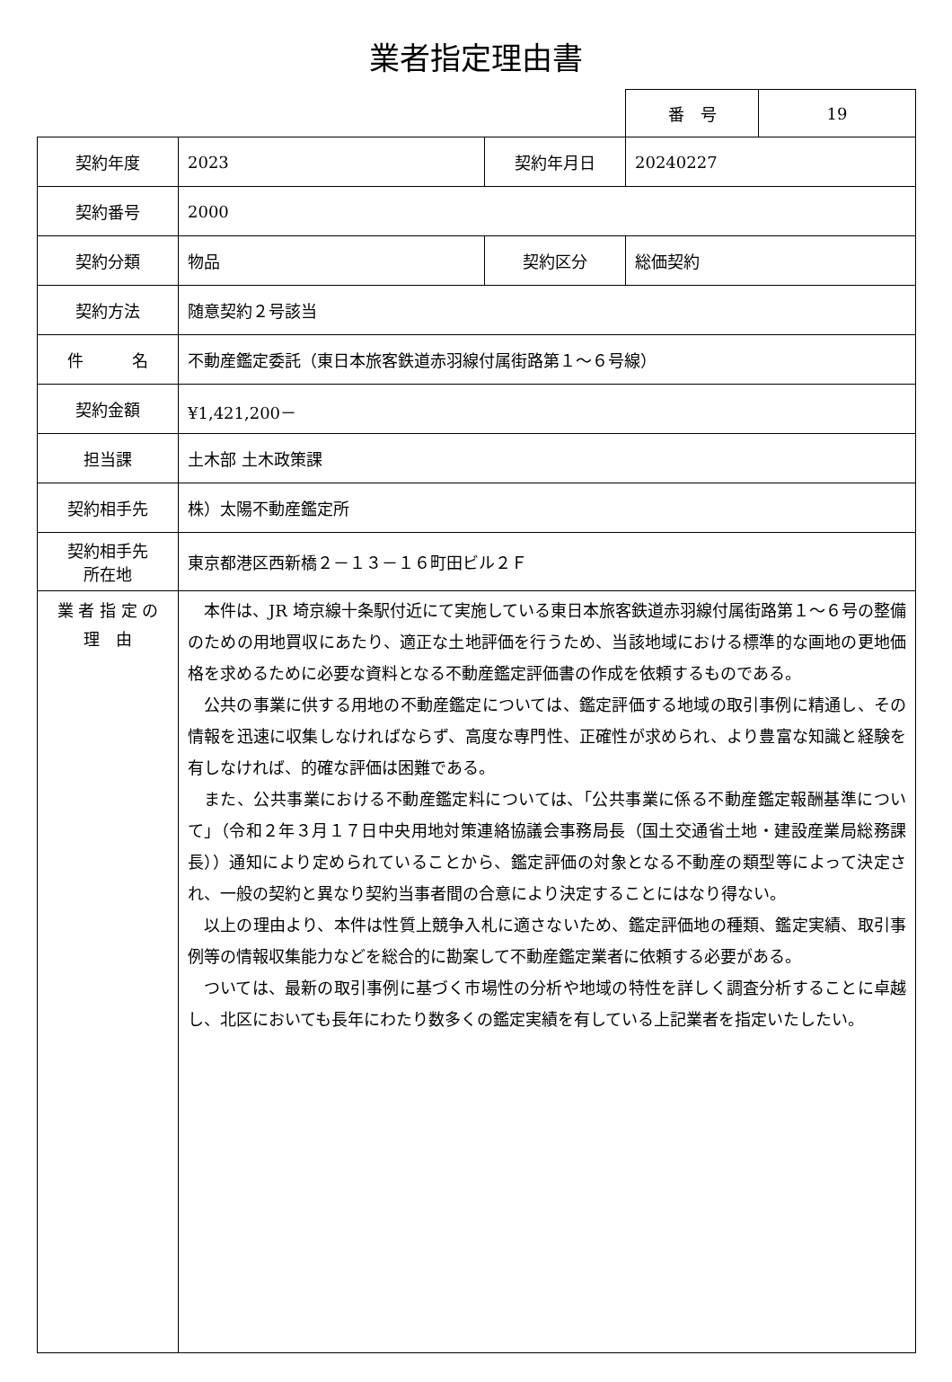業者指定理由書
| 番 号 | 19 |
| 契約年度 | 2023 | 契約年月日 | 20240227 |
| 契約番号 | 2000 | | |
| 契約分類 | 物品 | 契約区分 | 総価契約 |
| 契約方法 | 随意契約２号該当 | | |
| 件 名 | 不動産鑑定委託（東日本旅客鉄道赤羽線付属街路第１～６号線） | | |
| 契約金額 | ¥1,421,200－ | | |
| 担当課 | 土木部 土木政策課 | | |
| 契約相手先 | 株）太陽不動産鑑定所 | | |
| 契約相手先 所在地 | 東京都港区西新橋２－１３－１６町田ビル２Ｆ | | |
| 業 者 指 定 の 理 由 | 本件は、JR 埼京線十条駅付近にて実施している東日本旅客鉄道赤羽線付属街路第１～６号の整備のための用地買収にあたり、適正な土地評価を行うため、当該地域における標準的な画地の更地価格を求めるために必要な資料となる不動産鑑定評価書の作成を依頼するものである。 公共の事業に供する用地の不動産鑑定については、鑑定評価する地域の取引事例に精通し、その情報を迅速に収集しなければならず、高度な専門性、正確性が求められ、より豊富な知識と経験を有しなければ、的確な評価は困難である。 また、公共事業における不動産鑑定料については、「公共事業に係る不動産鑑定報酬基準について」（令和２年３月１７日中央用地対策連絡協議会事務局長（国土交通省土地・建設産業局総務課長））通知により定められていることから、鑑定評価の対象となる不動産の類型等によって決定され、一般の契約と異なり契約当事者間の合意により決定することにはなり得ない。 以上の理由より、本件は性質上競争入札に適さないため、鑑定評価地の種類、鑑定実績、取引事例等の情報収集能力などを総合的に勘案して不動産鑑定業者に依頼する必要がある。 ついては、最新の取引事例に基づく市場性の分析や地域の特性を詳しく調査分析することに卓越し、北区においても長年にわたり数多くの鑑定実績を有している上記業者を指定いたしたい。 | | |